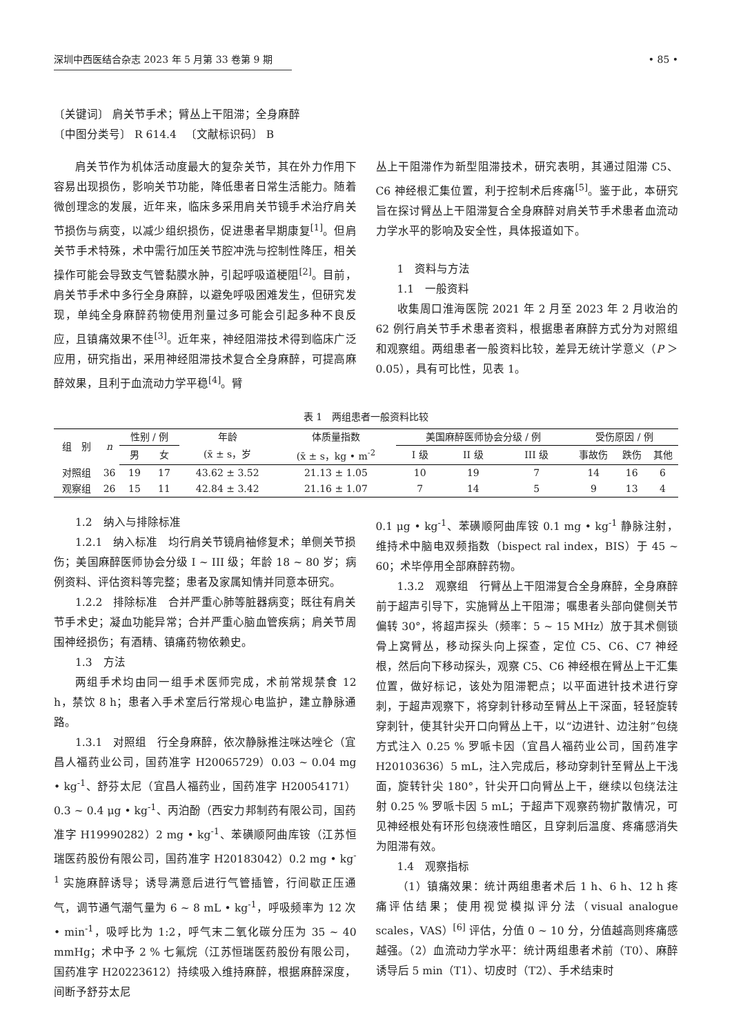深圳中西医结合杂志 2023 年 5 月第 33 卷第 9 期 • 85 •
〔关键词〕 肩关节手术；臂丛上干阻滞；全身麻醉
〔中图分类号〕 R 614.4 　〔文献标识码〕 B
肩关节作为机体活动度最大的复杂关节，其在外力作用下容易出现损伤，影响关节功能，降低患者日常生活能力。随着微创理念的发展，近年来，临床多采用肩关节镜手术治疗肩关节损伤与病变，以减少组织损伤，促进患者早期康复<sup>[1]</sup>。但肩关节手术特殊，术中需行加压关节腔冲洗与控制性降压，相关操作可能会导致支气管黏膜水肿，引起呼吸道梗阻<sup>[2]</sup>。目前，肩关节手术中多行全身麻醉，以避免呼吸困难发生，但研究发现，单纯全身麻醉药物使用剂量过多可能会引起多种不良反应，且镇痛效果不佳<sup>[3]</sup>。近年来，神经阻滞技术得到临床广泛应用，研究指出，采用神经阻滞技术复合全身麻醉，可提高麻醉效果，且利于血流动力学平稳<sup>[4]</sup>。臂
丛上干阻滞作为新型阻滞技术，研究表明，其通过阻滞 C5、C6 神经根汇集位置，利于控制术后疼痛<sup>[5]</sup>。鉴于此，本研究旨在探讨臂丛上干阻滞复合全身麻醉对肩关节手术患者血流动力学水平的影响及安全性，具体报道如下。
1　资料与方法
1.1　一般资料
收集周口淮海医院 2021 年 2 月至 2023 年 2 月收治的 62 例行肩关节手术患者资料，根据患者麻醉方式分为对照组和观察组。两组患者一般资料比较，差异无统计学意义（P ＞ 0.05），具有可比性，见表 1。
表 1 两组患者一般资料比较
| 组 别 | n | 性别 / 例 | | 年龄 | 体质量指数 | 美国麻醉医师协会分级 / 例 | | | 受伤原因 / 例 | | |
| --- | --- | --- | --- | --- | --- | --- | --- | --- | --- | --- | --- |
| | | 男 | 女 | (x̄ ± s，岁 | (x̄ ± s，kg • m<sup>-2</sup> | I 级 | II 级 | III 级 | 事故伤 | 跌伤 | 其他 |
| 对照组 | 36 | 19 | 17 | 43.62 ± 3.52 | 21.13 ± 1.05 | 10 | 19 | 7 | 14 | 16 | 6 |
| 观察组 | 26 | 15 | 11 | 42.84 ± 3.42 | 21.16 ± 1.07 | 7 | 14 | 5 | 9 | 13 | 4 |
1.2　纳入与排除标准
1.2.1　纳入标准　均行肩关节镜肩袖修复术；单侧关节损伤；美国麻醉医师协会分级 I ~ III 级；年龄 18 ~ 80 岁；病例资料、评估资料等完整；患者及家属知情并同意本研究。
1.2.2　排除标准　合并严重心肺等脏器病变；既往有肩关节手术史；凝血功能异常；合并严重心脑血管疾病；肩关节周围神经损伤；有酒精、镇痛药物依赖史。
1.3　方法
两组手术均由同一组手术医师完成，术前常规禁食 12 h，禁饮 8 h；患者入手术室后行常规心电监护，建立静脉通路。
1.3.1　对照组　行全身麻醉，依次静脉推注咪达唑仑（宜昌人福药业公司，国药准字 H20065729）0.03 ~ 0.04 mg • kg<sup>-1</sup>、舒芬太尼（宜昌人福药业，国药准字 H20054171）0.3 ~ 0.4 μg • kg<sup>-1</sup>、丙泊酚（西安力邦制药有限公司，国药准字 H19990282）2 mg • kg<sup>-1</sup>、苯磺顺阿曲库铵（江苏恒瑞医药股份有限公司，国药准字 H20183042）0.2 mg • kg<sup>-1</sup> 实施麻醉诱导；诱导满意后进行气管插管，行间歇正压通气，调节通气潮气量为 6 ~ 8 mL • kg<sup>-1</sup>，呼吸频率为 12 次 • min<sup>-1</sup>，吸呼比为 1:2，呼气末二氧化碳分压为 35 ~ 40 mmHg；术中予 2 % 七氟烷（江苏恒瑞医药股份有限公司，国药准字 H20223612）持续吸入维持麻醉，根据麻醉深度，间断予舒芬太尼
0.1 μg • kg<sup>-1</sup>、苯磺顺阿曲库铵 0.1 mg • kg<sup>-1</sup> 静脉注射，维持术中脑电双频指数（bispect ral index，BIS）于 45 ~ 60；术毕停用全部麻醉药物。
1.3.2　观察组　行臂丛上干阻滞复合全身麻醉，全身麻醉前于超声引导下，实施臂丛上干阻滞；嘱患者头部向健侧关节偏转 30°，将超声探头（频率：5 ~ 15 MHz）放于其术侧锁骨上窝臂丛，移动探头向上探查，定位 C5、C6、C7 神经根，然后向下移动探头，观察 C5、C6 神经根在臂丛上干汇集位置，做好标记，该处为阻滞靶点；以平面进针技术进行穿刺，于超声观察下，将穿刺针移动至臂丛上干深面，轻轻旋转穿刺针，使其针尖开口向臂丛上干，以“边进针、边注射”包绕方式注入 0.25 % 罗哌卡因（宜昌人福药业公司，国药准字 H20103636）5 mL，注入完成后，移动穿刺针至臂丛上干浅面，旋转针尖 180°，针尖开口向臂丛上干，继续以包绕法注射 0.25 % 罗哌卡因 5 mL；于超声下观察药物扩散情况，可见神经根处有环形包绕液性暗区，且穿刺后温度、疼痛感消失为阻滞有效。
1.4　观察指标
（1）镇痛效果：统计两组患者术后 1 h、6 h、12 h 疼痛评估结果；使用视觉模拟评分法（visual analogue scales，VAS）<sup>[6]</sup> 评估，分值 0 ~ 10 分，分值越高则疼痛感越强。（2）血流动力学水平：统计两组患者术前（T0）、麻醉诱导后 5 min（T1）、切皮时（T2）、手术结束时